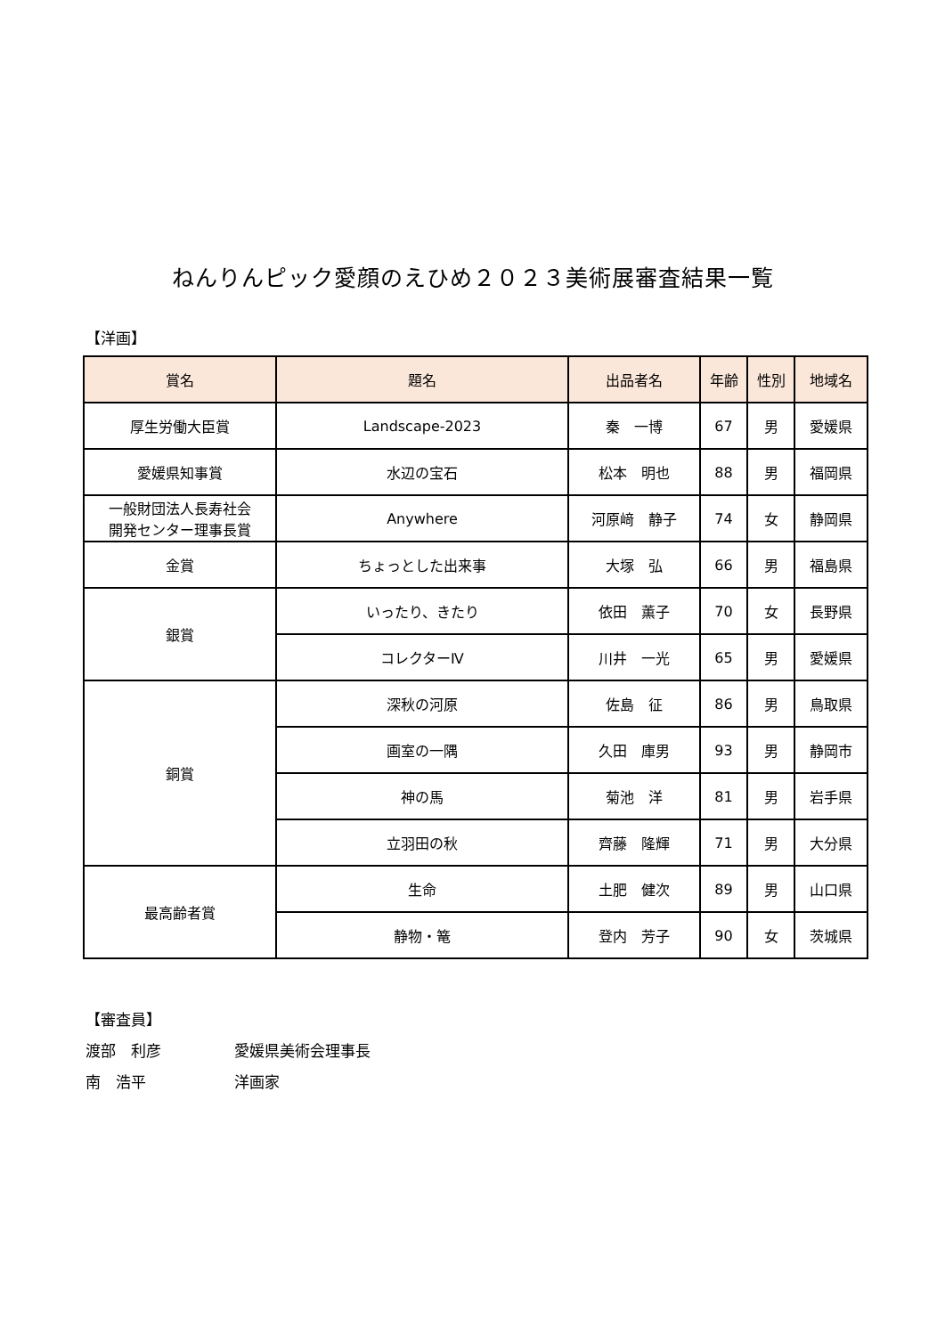ねんりんピック愛顔のえひめ２０２３美術展審査結果一覧
【洋画】
| 賞名 | 題名 | 出品者名 | 年齢 | 性別 | 地域名 |
| --- | --- | --- | --- | --- | --- |
| 厚生労働大臣賞 | Landscape-2023 | 秦 一博 | 67 | 男 | 愛媛県 |
| 愛媛県知事賞 | 水辺の宝石 | 松本 明也 | 88 | 男 | 福岡県 |
| 一般財団法人長寿社会 開発センター理事長賞 | Anywhere | 河原﨑 静子 | 74 | 女 | 静岡県 |
| 金賞 | ちょっとした出来事 | 大塚 弘 | 66 | 男 | 福島県 |
| 銀賞 | いったり、きたり | 依田 薫子 | 70 | 女 | 長野県 |
| | コレクターⅣ | 川井 一光 | 65 | 男 | 愛媛県 |
| 銅賞 | 深秋の河原 | 佐島 征 | 86 | 男 | 鳥取県 |
| | 画室の一隅 | 久田 庫男 | 93 | 男 | 静岡市 |
| | 神の馬 | 菊池 洋 | 81 | 男 | 岩手県 |
| | 立羽田の秋 | 齊藤 隆輝 | 71 | 男 | 大分県 |
| 最高齢者賞 | 生命 | 土肥 健次 | 89 | 男 | 山口県 |
| | 静物・篭 | 登内 芳子 | 90 | 女 | 茨城県 |
【審査員】
渡部　利彦 愛媛県美術会理事長
南　浩平 洋画家